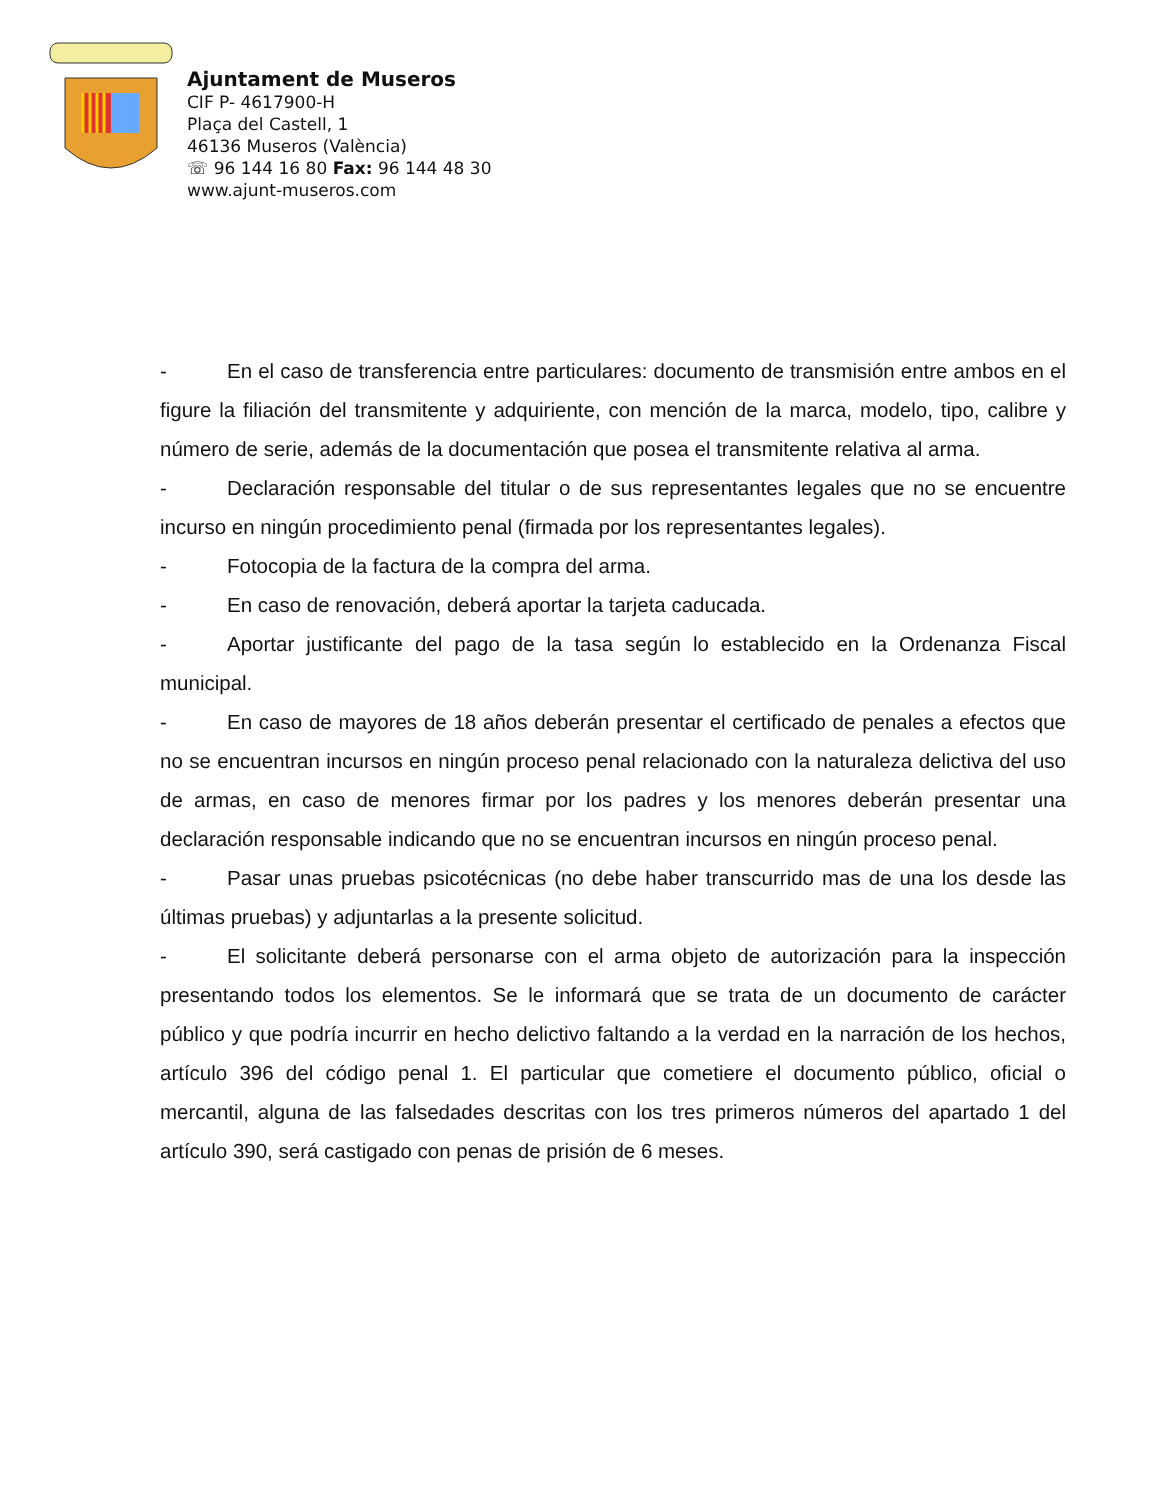Ajuntament de Museros
CIF P- 4617900-H
Plaça del Castell, 1
46136 Museros (València)
☏ 96 144 16 80 Fax: 96 144 48 30
www.ajunt-museros.com
- En el caso de transferencia entre particulares: documento de transmisión entre ambos en el figure la filiación del transmitente y adquiriente, con mención de la marca, modelo, tipo, calibre y número de serie, además de la documentación que posea el transmitente relativa al arma.
- Declaración responsable del titular o de sus representantes legales que no se encuentre incurso en ningún procedimiento penal (firmada por los representantes legales).
- Fotocopia de la factura de la compra del arma.
- En caso de renovación, deberá aportar la tarjeta caducada.
- Aportar justificante del pago de la tasa según lo establecido en la Ordenanza Fiscal municipal.
- En caso de mayores de 18 años deberán presentar el certificado de penales a efectos que no se encuentran incursos en ningún proceso penal relacionado con la naturaleza delictiva del uso de armas, en caso de menores firmar por los padres y los menores deberán presentar una declaración responsable indicando que no se encuentran incursos en ningún proceso penal.
- Pasar unas pruebas psicotécnicas (no debe haber transcurrido mas de una los desde las últimas pruebas) y adjuntarlas a la presente solicitud.
- El solicitante deberá personarse con el arma objeto de autorización para la inspección presentando todos los elementos. Se le informará que se trata de un documento de carácter público y que podría incurrir en hecho delictivo faltando a la verdad en la narración de los hechos, artículo 396 del código penal 1. El particular que cometiere el documento público, oficial o mercantil, alguna de las falsedades descritas con los tres primeros números del apartado 1 del artículo 390, será castigado con penas de prisión de 6 meses.